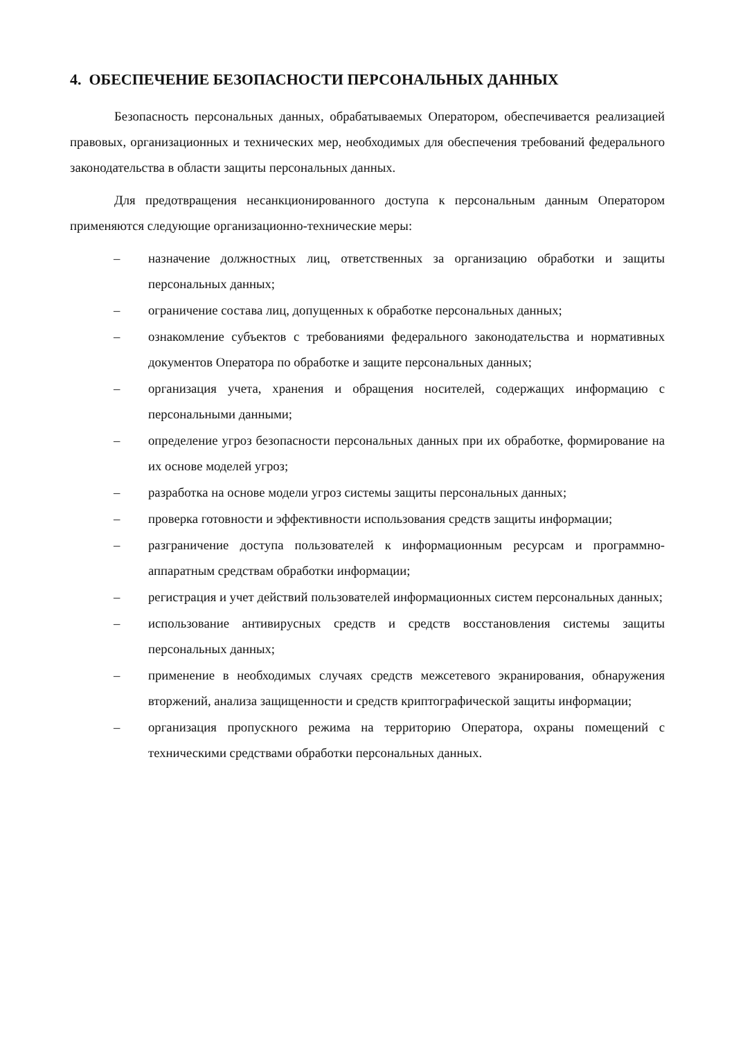4. ОБЕСПЕЧЕНИЕ БЕЗОПАСНОСТИ ПЕРСОНАЛЬНЫХ ДАННЫХ
Безопасность персональных данных, обрабатываемых Оператором, обеспечивается реализацией правовых, организационных и технических мер, необходимых для обеспечения требований федерального законодательства в области защиты персональных данных.
Для предотвращения несанкционированного доступа к персональным данным Оператором применяются следующие организационно-технические меры:
– назначение должностных лиц, ответственных за организацию обработки и защиты персональных данных;
– ограничение состава лиц, допущенных к обработке персональных данных;
– ознакомление субъектов с требованиями федерального законодательства и нормативных документов Оператора по обработке и защите персональных данных;
– организация учета, хранения и обращения носителей, содержащих информацию с персональными данными;
– определение угроз безопасности персональных данных при их обработке, формирование на их основе моделей угроз;
– разработка на основе модели угроз системы защиты персональных данных;
– проверка готовности и эффективности использования средств защиты информации;
– разграничение доступа пользователей к информационным ресурсам и программно-аппаратным средствам обработки информации;
– регистрация и учет действий пользователей информационных систем персональных данных;
– использование антивирусных средств и средств восстановления системы защиты персональных данных;
– применение в необходимых случаях средств межсетевого экранирования, обнаружения вторжений, анализа защищенности и средств криптографической защиты информации;
– организация пропускного режима на территорию Оператора, охраны помещений с техническими средствами обработки персональных данных.